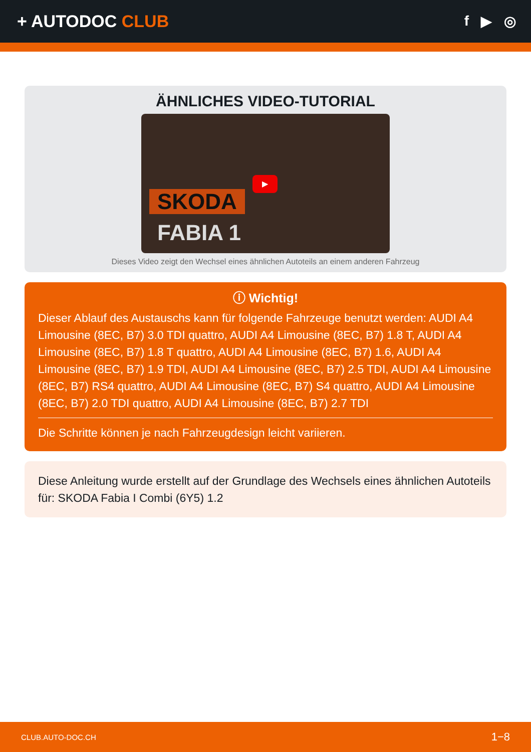+ AUTODOC CLUB
f ▶ ◎
ÄHNLICHES VIDEO-TUTORIAL
SKODA
FABIA 1
▶
Dieses Video zeigt den Wechsel eines ähnlichen Autoteils an einem anderen Fahrzeug
ⓘ Wichtig!
Dieser Ablauf des Austauschs kann für folgende Fahrzeuge benutzt werden: AUDI A4 Limousine (8EC, B7) 3.0 TDI quattro, AUDI A4 Limousine (8EC, B7) 1.8 T, AUDI A4 Limousine (8EC, B7) 1.8 T quattro, AUDI A4 Limousine (8EC, B7) 1.6, AUDI A4 Limousine (8EC, B7) 1.9 TDI, AUDI A4 Limousine (8EC, B7) 2.5 TDI, AUDI A4 Limousine (8EC, B7) RS4 quattro, AUDI A4 Limousine (8EC, B7) S4 quattro, AUDI A4 Limousine (8EC, B7) 2.0 TDI quattro, AUDI A4 Limousine (8EC, B7) 2.7 TDI
Die Schritte können je nach Fahrzeugdesign leicht variieren.
Diese Anleitung wurde erstellt auf der Grundlage des Wechsels eines ähnlichen Autoteils für: SKODA Fabia I Combi (6Y5) 1.2
CLUB.AUTO-DOC.CH 1−8